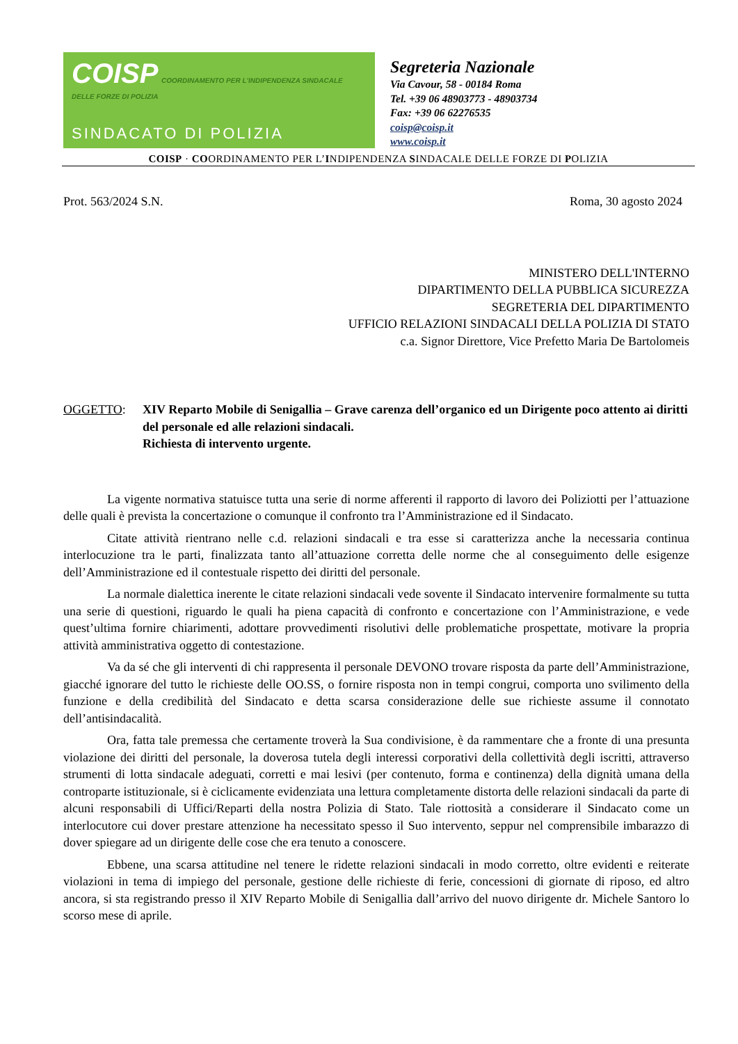COISP COORDINAMENTO PER L'INDIPENDENZA SINDACALE DELLE FORZE DI POLIZIA
SINDACATO DI POLIZIA
Segreteria Nazionale
Via Cavour, 58 - 00184 Roma
Tel. +39 06 48903773 - 48903734
Fax: +39 06 62276535
coisp@coisp.it
www.coisp.it
COISP · COORDINAMENTO PER L’INDIPENDENZA SINDACALE DELLE FORZE DI POLIZIA
Prot. 563/2024 S.N. Roma, 30 agosto 2024
MINISTERO DELL'INTERNO
DIPARTIMENTO DELLA PUBBLICA SICUREZZA
SEGRETERIA DEL DIPARTIMENTO
UFFICIO RELAZIONI SINDACALI DELLA POLIZIA DI STATO
c.a. Signor Direttore, Vice Prefetto Maria De Bartolomeis
OGGETTO: XIV Reparto Mobile di Senigallia – Grave carenza dell’organico ed un Dirigente poco attento ai diritti del personale ed alle relazioni sindacali.
Richiesta di intervento urgente.
La vigente normativa statuisce tutta una serie di norme afferenti il rapporto di lavoro dei Poliziotti per l’attuazione delle quali è prevista la concertazione o comunque il confronto tra l’Amministrazione ed il Sindacato.
Citate attività rientrano nelle c.d. relazioni sindacali e tra esse si caratterizza anche la necessaria continua interlocuzione tra le parti, finalizzata tanto all’attuazione corretta delle norme che al conseguimento delle esigenze dell’Amministrazione ed il contestuale rispetto dei diritti del personale.
La normale dialettica inerente le citate relazioni sindacali vede sovente il Sindacato intervenire formalmente su tutta una serie di questioni, riguardo le quali ha piena capacità di confronto e concertazione con l’Amministrazione, e vede quest’ultima fornire chiarimenti, adottare provvedimenti risolutivi delle problematiche prospettate, motivare la propria attività amministrativa oggetto di contestazione.
Va da sé che gli interventi di chi rappresenta il personale DEVONO trovare risposta da parte dell’Amministrazione, giacché ignorare del tutto le richieste delle OO.SS, o fornire risposta non in tempi congrui, comporta uno svilimento della funzione e della credibilità del Sindacato e detta scarsa considerazione delle sue richieste assume il connotato dell’antisindacalità.
Ora, fatta tale premessa che certamente troverà la Sua condivisione, è da rammentare che a fronte di una presunta violazione dei diritti del personale, la doverosa tutela degli interessi corporativi della collettività degli iscritti, attraverso strumenti di lotta sindacale adeguati, corretti e mai lesivi (per contenuto, forma e continenza) della dignità umana della controparte istituzionale, si è ciclicamente evidenziata una lettura completamente distorta delle relazioni sindacali da parte di alcuni responsabili di Uffici/Reparti della nostra Polizia di Stato. Tale riottosità a considerare il Sindacato come un interlocutore cui dover prestare attenzione ha necessitato spesso il Suo intervento, seppur nel comprensibile imbarazzo di dover spiegare ad un dirigente delle cose che era tenuto a conoscere.
Ebbene, una scarsa attitudine nel tenere le ridette relazioni sindacali in modo corretto, oltre evidenti e reiterate violazioni in tema di impiego del personale, gestione delle richieste di ferie, concessioni di giornate di riposo, ed altro ancora, si sta registrando presso il XIV Reparto Mobile di Senigallia dall’arrivo del nuovo dirigente dr. Michele Santoro lo scorso mese di aprile.